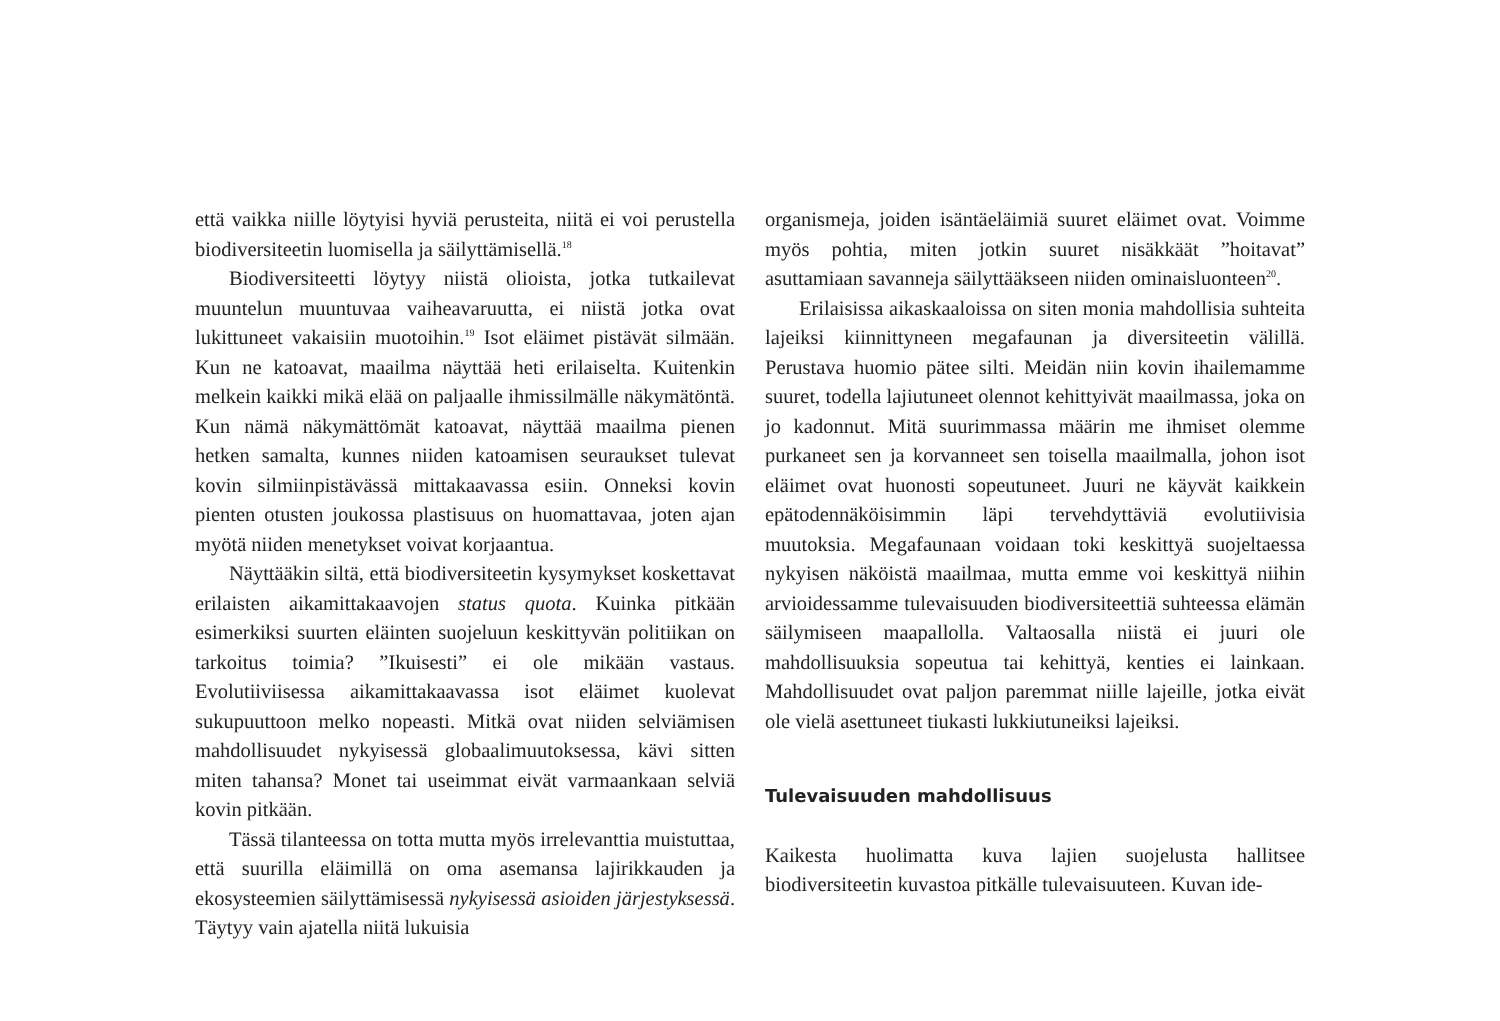että vaikka niille löytyisi hyviä perusteita, niitä ei voi perustella biodiversiteetin luomisella ja säilyttämisellä.<sup>18</sup>
Biodiversiteetti löytyy niistä olioista, jotka tutkailevat muuntelun muuntuvaa vaiheavaruutta, ei niistä jotka ovat lukittuneet vakaisiin muotoihin.<sup>19</sup> Isot eläimet pistävät silmään. Kun ne katoavat, maailma näyttää heti erilaiselta. Kuitenkin melkein kaikki mikä elää on paljaalle ihmissilmälle näkymätöntä. Kun nämä näkymättömät katoavat, näyttää maailma pienen hetken samalta, kunnes niiden katoamisen seuraukset tulevat kovin silmiinpistävässä mittakaavassa esiin. Onneksi kovin pienten otusten joukossa plastisuus on huomattavaa, joten ajan myötä niiden menetykset voivat korjaantua.
Näyttääkin siltä, että biodiversiteetin kysymykset koskettavat erilaisten aikamittakaavojen status quota. Kuinka pitkään esimerkiksi suurten eläinten suojeluun keskittyvän politiikan on tarkoitus toimia? ”Ikuisesti” ei ole mikään vastaus. Evolutiiviisessa aikamittakaavassa isot eläimet kuolevat sukupuuttoon melko nopeasti. Mitkä ovat niiden selviämisen mahdollisuudet nykyisessä globaalimuutoksessa, kävi sitten miten tahansa? Monet tai useimmat eivät varmaankaan selviä kovin pitkään.
Tässä tilanteessa on totta mutta myös irrelevanttia muistuttaa, että suurilla eläimillä on oma asemansa lajirikkauden ja ekosysteemien säilyttämisessä nykyisessä asioiden järjestyksessä. Täytyy vain ajatella niitä lukuisia
organismeja, joiden isäntäeläimiä suuret eläimet ovat. Voimme myös pohtia, miten jotkin suuret nisäkkäät ”hoitavat” asuttamiaan savanneja säilyttääkseen niiden ominaisluonteen<sup>20</sup>.
Erilaisissa aikaskaaloissa on siten monia mahdollisia suhteita lajeiksi kiinnittyneen megafaunan ja diversiteetin välillä. Perustava huomio pätee silti. Meidän niin kovin ihailemamme suuret, todella lajiutuneet olennot kehittyivät maailmassa, joka on jo kadonnut. Mitä suurimmassa määrin me ihmiset olemme purkaneet sen ja korvanneet sen toisella maailmalla, johon isot eläimet ovat huonosti sopeutuneet. Juuri ne käyvät kaikkein epätodennäköisimmin läpi tervehdyttäviä evolutiivisia muutoksia. Megafaunaan voidaan toki keskittyä suojeltaessa nykyisen näköistä maailmaa, mutta emme voi keskittyä niihin arvioidessamme tulevaisuuden biodiversiteettiä suhteessa elämän säilymiseen maapallolla. Valtaosalla niistä ei juuri ole mahdollisuuksia sopeutua tai kehittyä, kenties ei lainkaan. Mahdollisuudet ovat paljon paremmat niille lajeille, jotka eivät ole vielä asettuneet tiukasti lukkiutuneiksi lajeiksi.
Tulevaisuuden mahdollisuus
Kaikesta huolimatta kuva lajien suojelusta hallitsee biodiversiteetin kuvastoa pitkälle tulevaisuuteen. Kuvan ide-